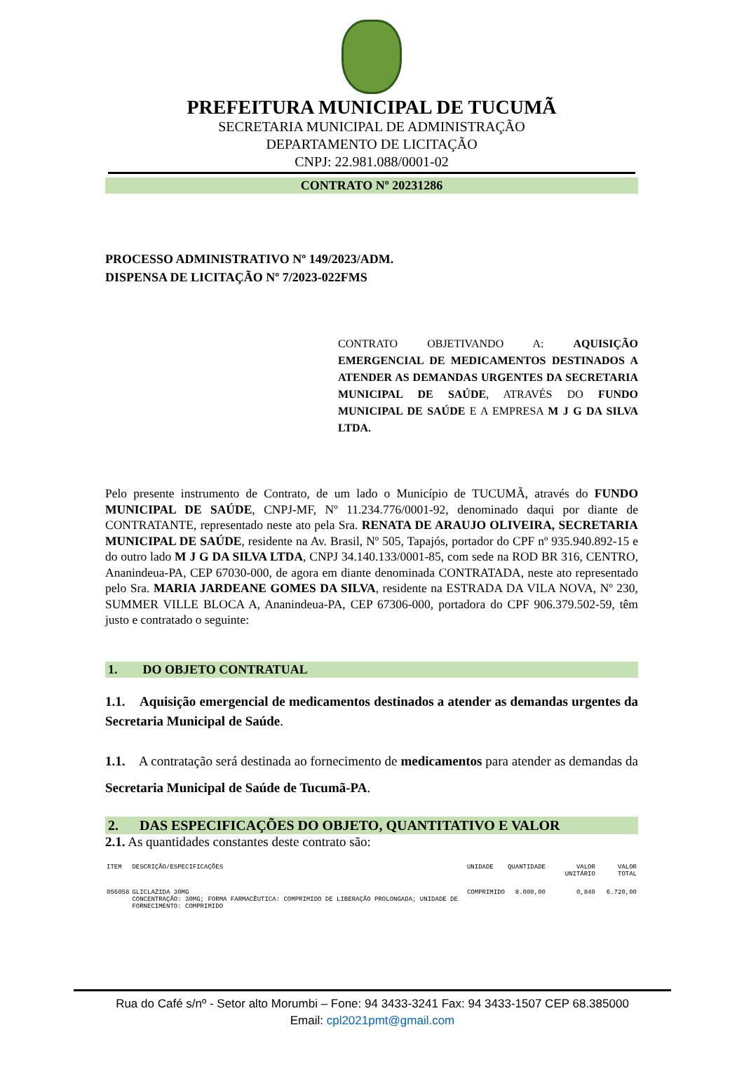PREFEITURA MUNICIPAL DE TUCUMÃ
SECRETARIA MUNICIPAL DE ADMINISTRAÇÃO
DEPARTAMENTO DE LICITAÇÃO
CNPJ: 22.981.088/0001-02
CONTRATO Nº 20231286
PROCESSO ADMINISTRATIVO Nº 149/2023/ADM.
DISPENSA DE LICITAÇÃO Nº 7/2023-022FMS
CONTRATO OBJETIVANDO A: AQUISIÇÃO EMERGENCIAL DE MEDICAMENTOS DESTINADOS A ATENDER AS DEMANDAS URGENTES DA SECRETARIA MUNICIPAL DE SAÚDE, ATRAVÉS DO FUNDO MUNICIPAL DE SAÚDE E A EMPRESA M J G DA SILVA LTDA.
Pelo presente instrumento de Contrato, de um lado o Município de TUCUMÃ, através do FUNDO MUNICIPAL DE SAÚDE, CNPJ-MF, Nº 11.234.776/0001-92, denominado daqui por diante de CONTRATANTE, representado neste ato pela Sra. RENATA DE ARAUJO OLIVEIRA, SECRETARIA MUNICIPAL DE SAÚDE, residente na Av. Brasil, Nº 505, Tapajós, portador do CPF nº 935.940.892-15 e do outro lado M J G DA SILVA LTDA, CNPJ 34.140.133/0001-85, com sede na ROD BR 316, CENTRO, Ananindeua-PA, CEP 67030-000, de agora em diante denominada CONTRATADA, neste ato representado pelo Sra. MARIA JARDEANE GOMES DA SILVA, residente na ESTRADA DA VILA NOVA, Nº 230, SUMMER VILLE BLOCA A, Ananindeua-PA, CEP 67306-000, portadora do CPF 906.379.502-59, têm justo e contratado o seguinte:
1. DO OBJETO CONTRATUAL
1.1. Aquisição emergencial de medicamentos destinados a atender as demandas urgentes da Secretaria Municipal de Saúde.
1.1. A contratação será destinada ao fornecimento de medicamentos para atender as demandas da Secretaria Municipal de Saúde de Tucumã-PA.
2. DAS ESPECIFICAÇÕES DO OBJETO, QUANTITATIVO E VALOR
2.1. As quantidades constantes deste contrato são:
| ITEM | DESCRIÇÃO/ESPECIFICAÇÕES | UNIDADE | QUANTIDADE | VALOR UNITÁRIO | VALOR TOTAL |
| --- | --- | --- | --- | --- | --- |
| 056058 | GLICLAZIDA 30MG CONCENTRAÇÃO: 30MG; FORMA FARMACÊUTICA: COMPRIMIDO DE LIBERAÇÃO PROLONGADA; UNIDADE DE FORNECIMENTO: COMPRIMIDO | COMPRIMIDO | 8.000,00 | 0,840 | 6.720,00 |
Rua do Café s/nº - Setor alto Morumbi – Fone: 94 3433-3241 Fax: 94 3433-1507 CEP 68.385000
Email: cpl2021pmt@gmail.com